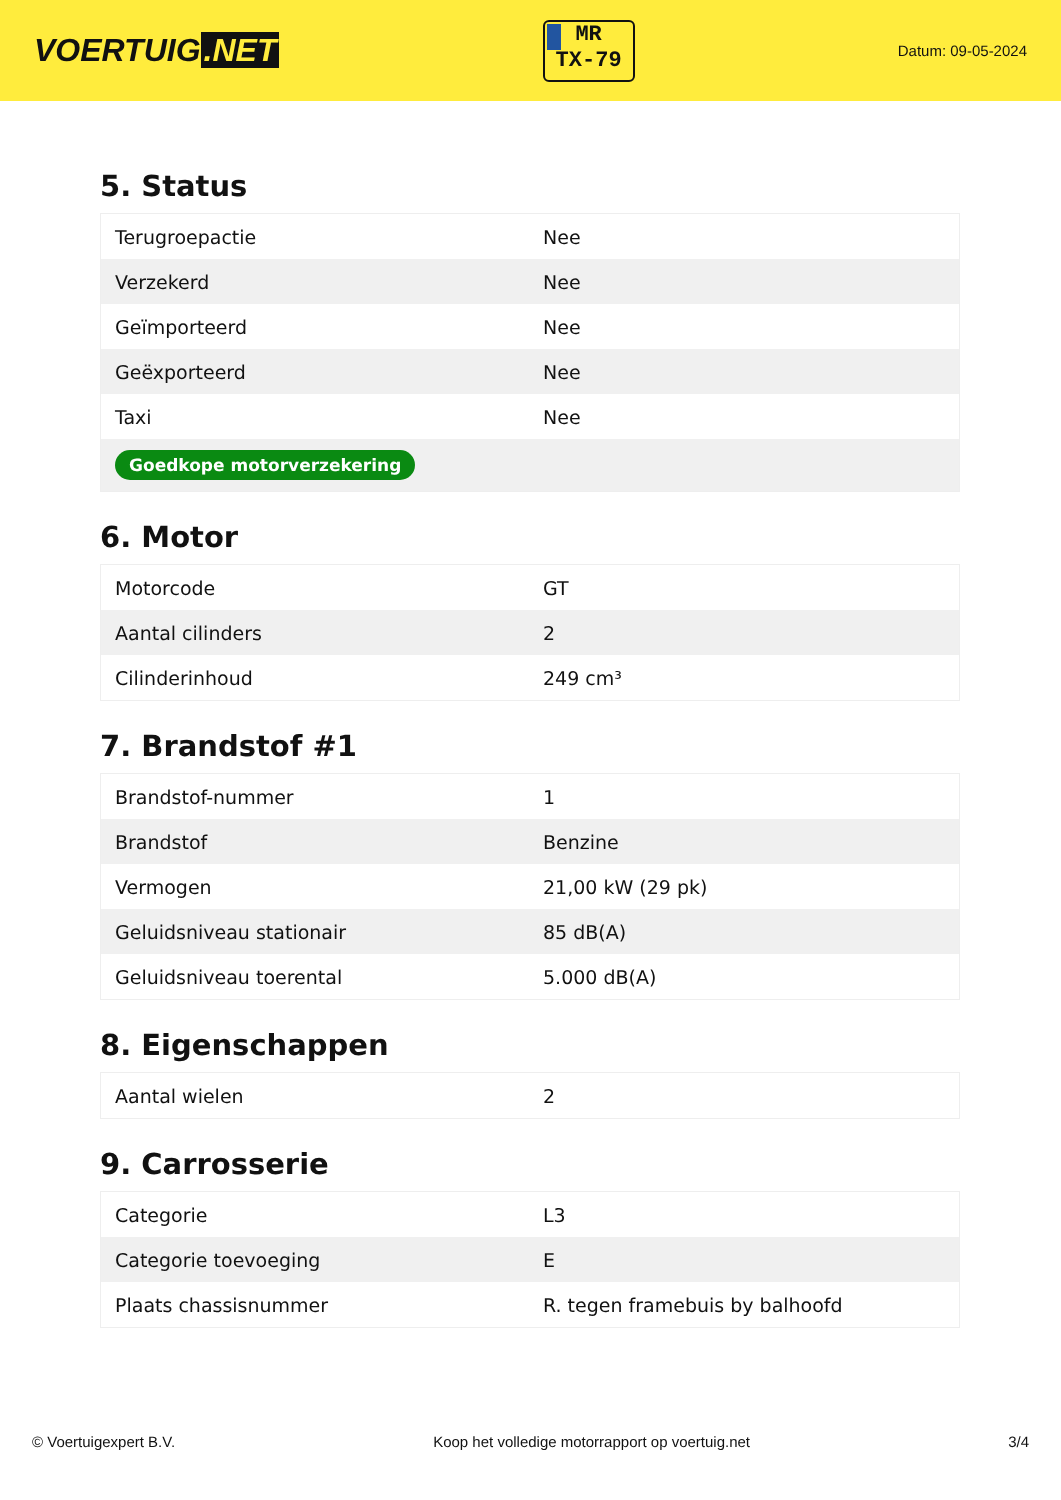VOERTUIG.NET
MR
TX-79
Datum: 09-05-2024
5. Status
| Terugroepactie | Nee |
| Verzekerd | Nee |
| Geïmporteerd | Nee |
| Geëxporteerd | Nee |
| Taxi | Nee |
| Goedkope motorverzekering | |
6. Motor
| Motorcode | GT |
| Aantal cilinders | 2 |
| Cilinderinhoud | 249 cm³ |
7. Brandstof #1
| Brandstof-nummer | 1 |
| Brandstof | Benzine |
| Vermogen | 21,00 kW (29 pk) |
| Geluidsniveau stationair | 85 dB(A) |
| Geluidsniveau toerental | 5.000 dB(A) |
8. Eigenschappen
| Aantal wielen | 2 |
9. Carrosserie
| Categorie | L3 |
| Categorie toevoeging | E |
| Plaats chassisnummer | R. tegen framebuis by balhoofd |
© Voertuigexpert B.V. Koop het volledige motorrapport op voertuig.net 3/4